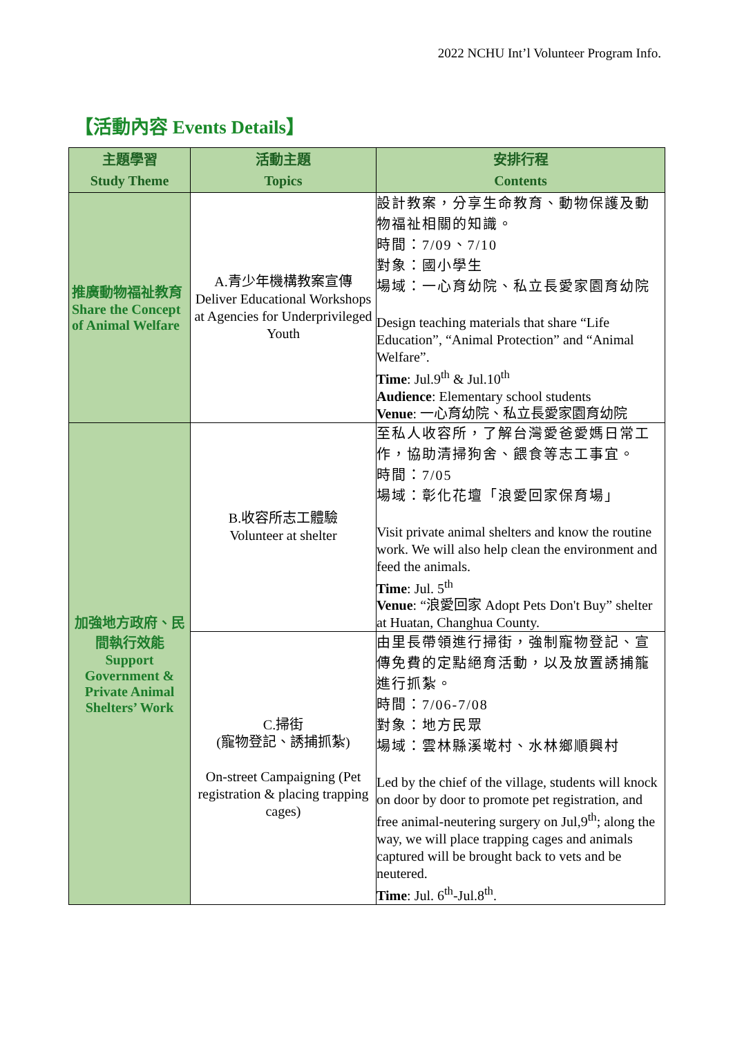2022 NCHU Int’l Volunteer Program Info.
【活動內容 Events Details】
| 主題學習 Study Theme | 活動主題 Topics | 安排行程 Contents |
| --- | --- | --- |
| 推廣動物福祉教育 Share the Concept of Animal Welfare | A.青少年機構教案宣傳 Deliver Educational Workshops at Agencies for Underprivileged Youth | 設計教案，分享生命教育、動物保護及動物福祉相關的知識。 時間：7/09、7/10 對象：國小學生 場域：一心育幼院、私立長愛家園育幼院 Design teaching materials that share “Life Education”, “Animal Protection” and “Animal Welfare”. Time : Jul.9<sup>th</sup> & Jul.10<sup>th</sup> Audience : Elementary school students Venue : 一心育幼院、私立長愛家園育幼院 |
| 加強地方政府、民間執行效能 Support Government & Private Animal Shelters’ Work | B.收容所志工體驗 Volunteer at shelter | 至私人收容所，了解台灣愛爸愛媽日常工作，協助清掃狗舍、餵食等志工事宜。 時間：7/05 場域：彰化花壇「浪愛回家保育場」 Visit private animal shelters and know the routine work. We will also help clean the environment and feed the animals. Time : Jul. 5<sup>th</sup> Venue : “浪愛回家 Adopt Pets Don't Buy” shelter at Huatan, Changhua County. |
| | C.掃街 (寵物登記、誘捕抓紮) On-street Campaigning (Pet registration & placing trapping cages) | 由里長帶領進行掃街，強制寵物登記、宣傳免費的定點絕育活動，以及放置誘捕籠進行抓紮。 時間：7/06-7/08 對象：地方民眾 場域：雲林縣溪墘村、水林鄉順興村 Led by the chief of the village, students will knock on door by door to promote pet registration, and free animal-neutering surgery on Jul,9<sup>th</sup>; along the way, we will place trapping cages and animals captured will be brought back to vets and be neutered. Time : Jul. 6<sup>th</sup>-Jul.8<sup>th</sup>. |